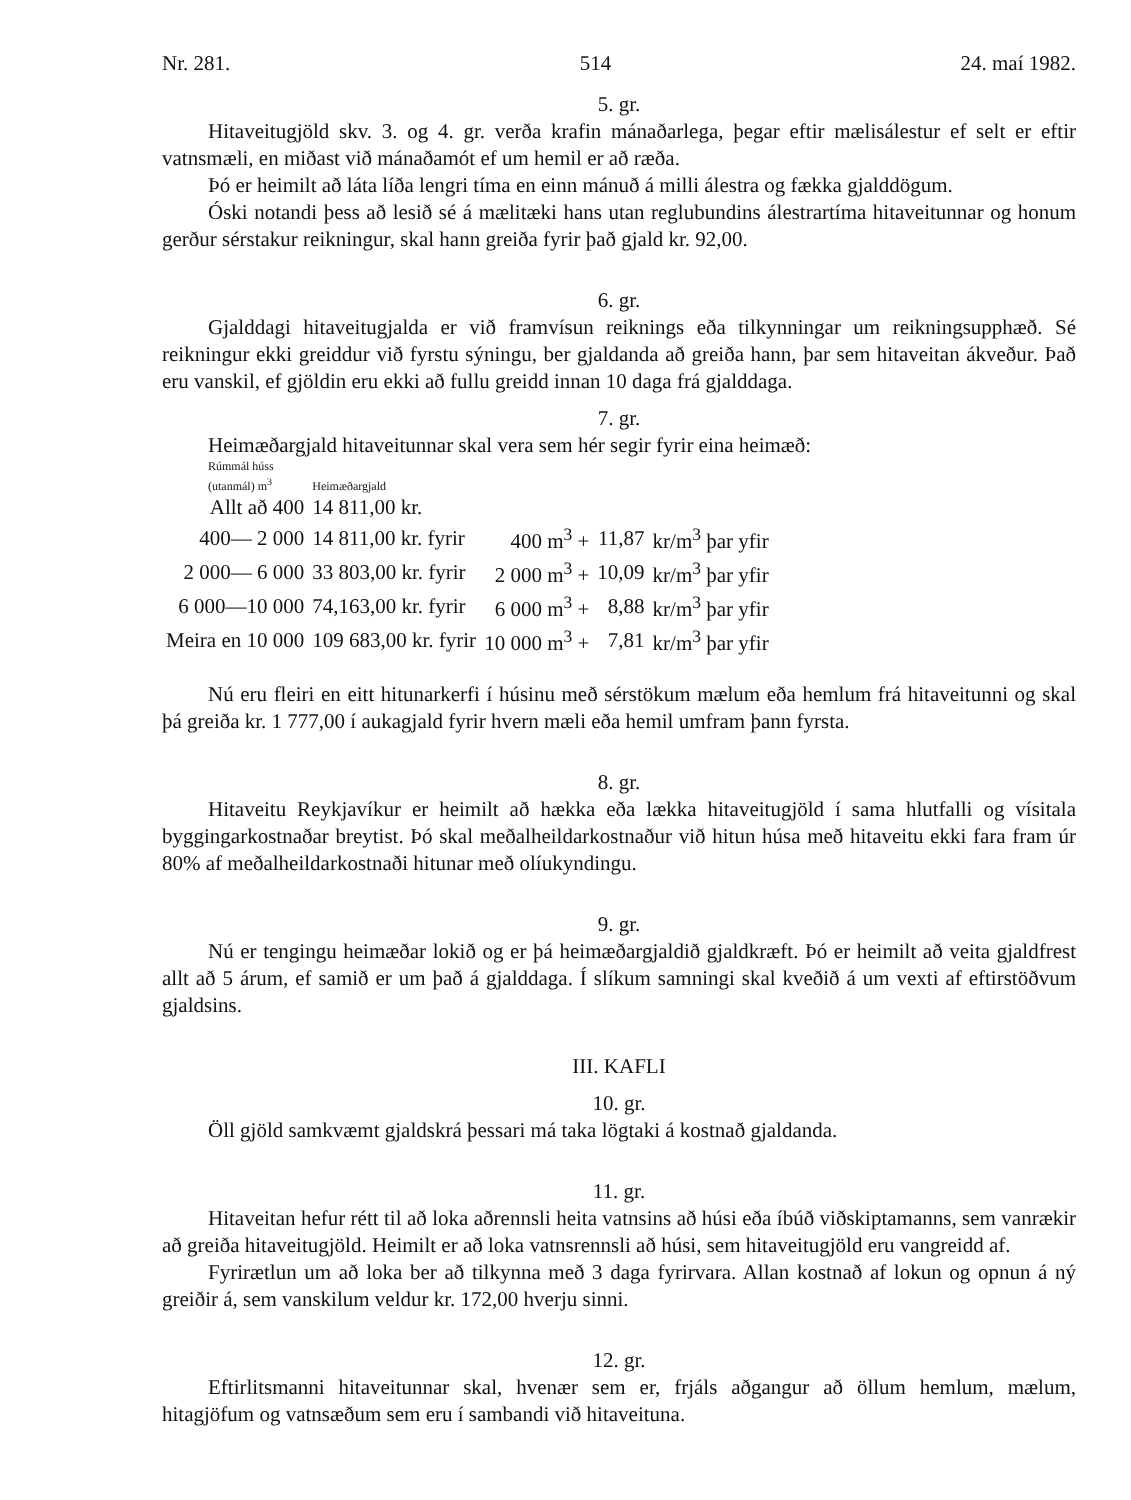Nr. 281. 514 24. maí 1982.
5. gr.
Hitaveitugjöld skv. 3. og 4. gr. verða krafin mánaðarlega, þegar eftir mælisálestur ef selt er eftir vatnsmæli, en miðast við mánaðamót ef um hemil er að ræða.
Þó er heimilt að láta líða lengri tíma en einn mánuð á milli álestra og fækka gjalddögum.
Óski notandi þess að lesið sé á mælitæki hans utan reglubundins álestrartíma hitaveitunnar og honum gerður sérstakur reikningur, skal hann greiða fyrir það gjald kr. 92,00.
6. gr.
Gjalddagi hitaveitugjalda er við framvísun reiknings eða tilkynningar um reikningsupphæð. Sé reikningur ekki greiddur við fyrstu sýningu, ber gjaldanda að greiða hann, þar sem hitaveitan ákveður. Það eru vanskil, ef gjöldin eru ekki að fullu greidd innan 10 daga frá gjalddaga.
7. gr.
Heimæðargjald hitaveitunnar skal vera sem hér segir fyrir eina heimæð:
| Rúmmál húss (utanmál) m<sup>3</sup> | Heimæðargjald | | | |
| Allt að 400 | 14 811,00 kr. | | | |
| 400— 2 000 | 14 811,00 kr. fyrir | 400 m<sup>3</sup> + | 11,87 | kr/m<sup>3</sup> þar yfir |
| 2 000— 6 000 | 33 803,00 kr. fyrir | 2 000 m<sup>3</sup> + | 10,09 | kr/m<sup>3</sup> þar yfir |
| 6 000—10 000 | 74,163,00 kr. fyrir | 6 000 m<sup>3</sup> + | 8,88 | kr/m<sup>3</sup> þar yfir |
| Meira en 10 000 | 109 683,00 kr. fyrir | 10 000 m<sup>3</sup> + | 7,81 | kr/m<sup>3</sup> þar yfir |
Nú eru fleiri en eitt hitunarkerfi í húsinu með sérstökum mælum eða hemlum frá hitaveitunni og skal þá greiða kr. 1 777,00 í aukagjald fyrir hvern mæli eða hemil umfram þann fyrsta.
8. gr.
Hitaveitu Reykjavíkur er heimilt að hækka eða lækka hitaveitugjöld í sama hlutfalli og vísitala byggingarkostnaðar breytist. Þó skal meðalheildarkostnaður við hitun húsa með hitaveitu ekki fara fram úr 80% af meðalheildarkostnaði hitunar með olíukyndingu.
9. gr.
Nú er tengingu heimæðar lokið og er þá heimæðargjaldið gjaldkræft. Þó er heimilt að veita gjaldfrest allt að 5 árum, ef samið er um það á gjalddaga. Í slíkum samningi skal kveðið á um vexti af eftirstöðvum gjaldsins.
III. KAFLI
10. gr.
Öll gjöld samkvæmt gjaldskrá þessari má taka lögtaki á kostnað gjaldanda.
11. gr.
Hitaveitan hefur rétt til að loka aðrennsli heita vatnsins að húsi eða íbúð viðskiptamanns, sem vanrækir að greiða hitaveitugjöld. Heimilt er að loka vatnsrennsli að húsi, sem hitaveitugjöld eru vangreidd af.
Fyrirætlun um að loka ber að tilkynna með 3 daga fyrirvara. Allan kostnað af lokun og opnun á ný greiðir á, sem vanskilum veldur kr. 172,00 hverju sinni.
12. gr.
Eftirlitsmanni hitaveitunnar skal, hvenær sem er, frjáls aðgangur að öllum hemlum, mælum, hitagjöfum og vatnsæðum sem eru í sambandi við hitaveituna.